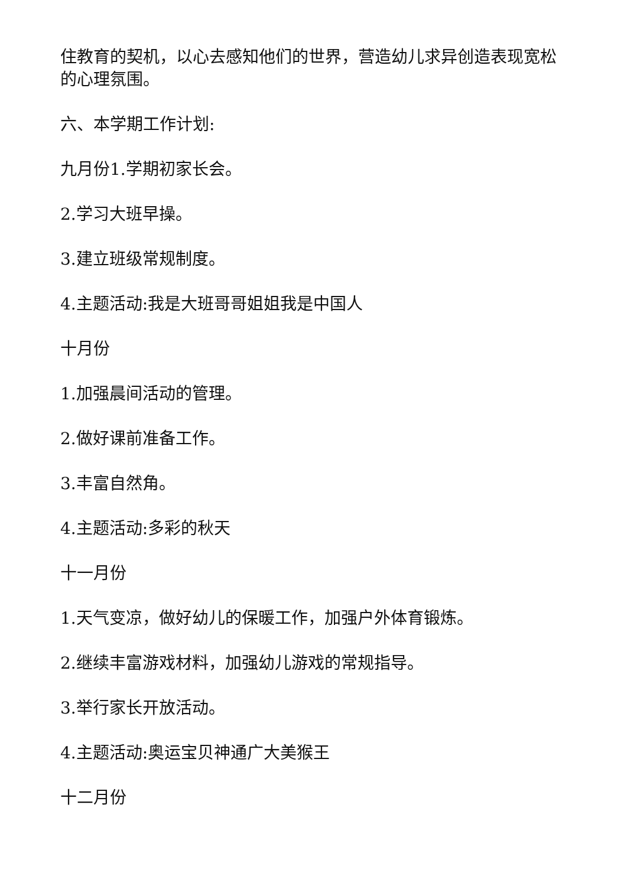住教育的契机，以心去感知他们的世界，营造幼儿求异创造表现宽松的心理氛围。
六、本学期工作计划:
九月份1.学期初家长会。
2.学习大班早操。
3.建立班级常规制度。
4.主题活动:我是大班哥哥姐姐我是中国人
十月份
1.加强晨间活动的管理。
2.做好课前准备工作。
3.丰富自然角。
4.主题活动:多彩的秋天
十一月份
1.天气变凉，做好幼儿的保暖工作，加强户外体育锻炼。
2.继续丰富游戏材料，加强幼儿游戏的常规指导。
3.举行家长开放活动。
4.主题活动:奥运宝贝神通广大美猴王
十二月份